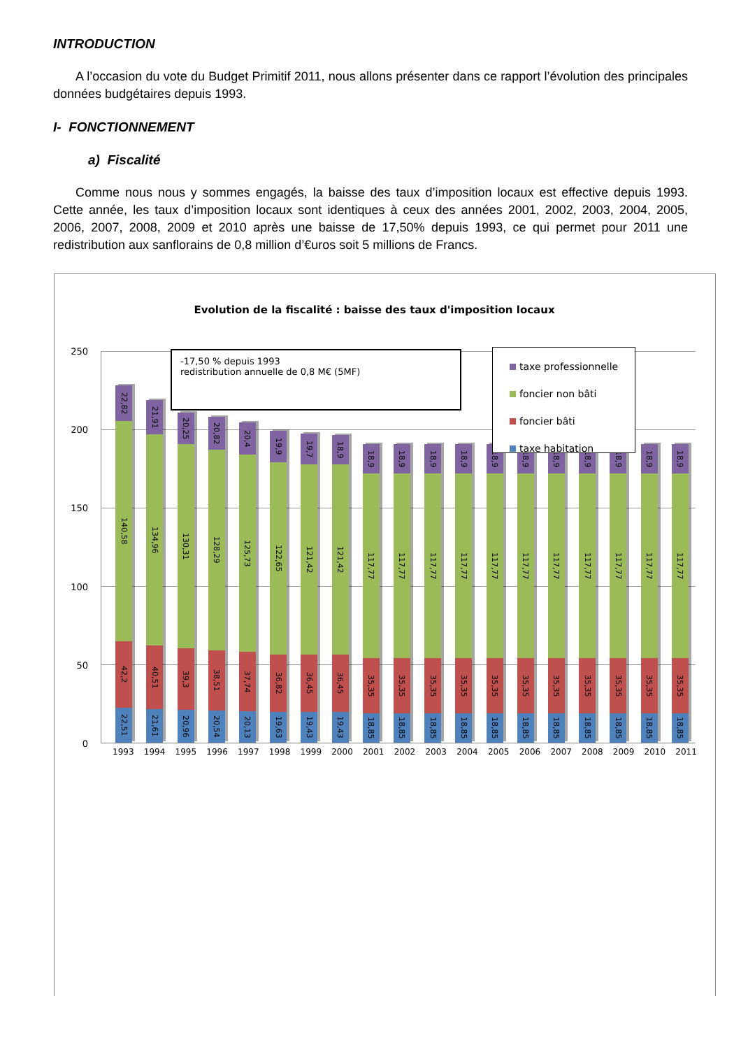INTRODUCTION
A l’occasion du vote du Budget Primitif 2011, nous allons présenter dans ce rapport l’évolution des principales données budgétaires depuis 1993.
I- FONCTIONNEMENT
a) Fiscalité
Comme nous nous y sommes engagés, la baisse des taux d’imposition locaux est effective depuis 1993. Cette année, les taux d’imposition locaux sont identiques à ceux des années 2001, 2002, 2003, 2004, 2005, 2006, 2007, 2008, 2009 et 2010 après une baisse de 17,50% depuis 1993, ce qui permet pour 2011 une redistribution aux sanflorains de 0,8 million d’€uros soit 5 millions de Francs.
Evolution de la fiscalité : baisse des taux d'imposition locaux
250
200
150
100
50
0
22,82
140,58
42,2
22,51
21,91
134,96
40,51
21,61
20,25
130,31
39,3
20,96
20,82
128,29
38,51
20,54
20,4
125,73
37,74
20,13
19,9
122,65
36,82
19,63
19,7
121,42
36,45
19,43
18,9
121,42
36,45
19,43
18,9
117,77
35,35
18,85
18,9
117,77
35,35
18,85
18,9
117,77
35,35
18,85
18,9
117,77
35,35
18,85
18,9
117,77
35,35
18,85
18,9
117,77
35,35
18,85
18,9
117,77
35,35
18,85
18,9
117,77
35,35
18,85
18,9
117,77
35,35
18,85
18,9
117,77
35,35
18,85
18,9
117,77
35,35
18,85
1993 1994 1995 1996 1997 1998 1999 2000 2001 2002 2003 2004 2005 2006 2007 2008 2009 2010 2011
-17,50 % depuis 1993
redistribution annuelle de 0,8 M€ (5MF)
taxe professionnelle
foncier non bâti
foncier bâti
taxe habitation